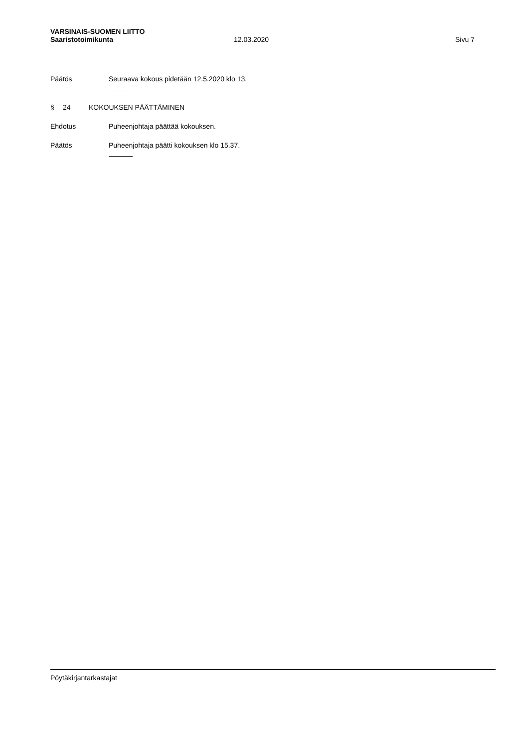VARSINAIS-SUOMEN LIITTO
Saaristotoimikunta 12.03.2020 Sivu 7
Päätös Seuraava kokous pidetään 12.5.2020 klo 13.
§ 24 KOKOUKSEN PÄÄTTÄMINEN
Ehdotus Puheenjohtaja päättää kokouksen.
Päätös Puheenjohtaja päätti kokouksen klo 15.37.
Pöytäkirjantarkastajat